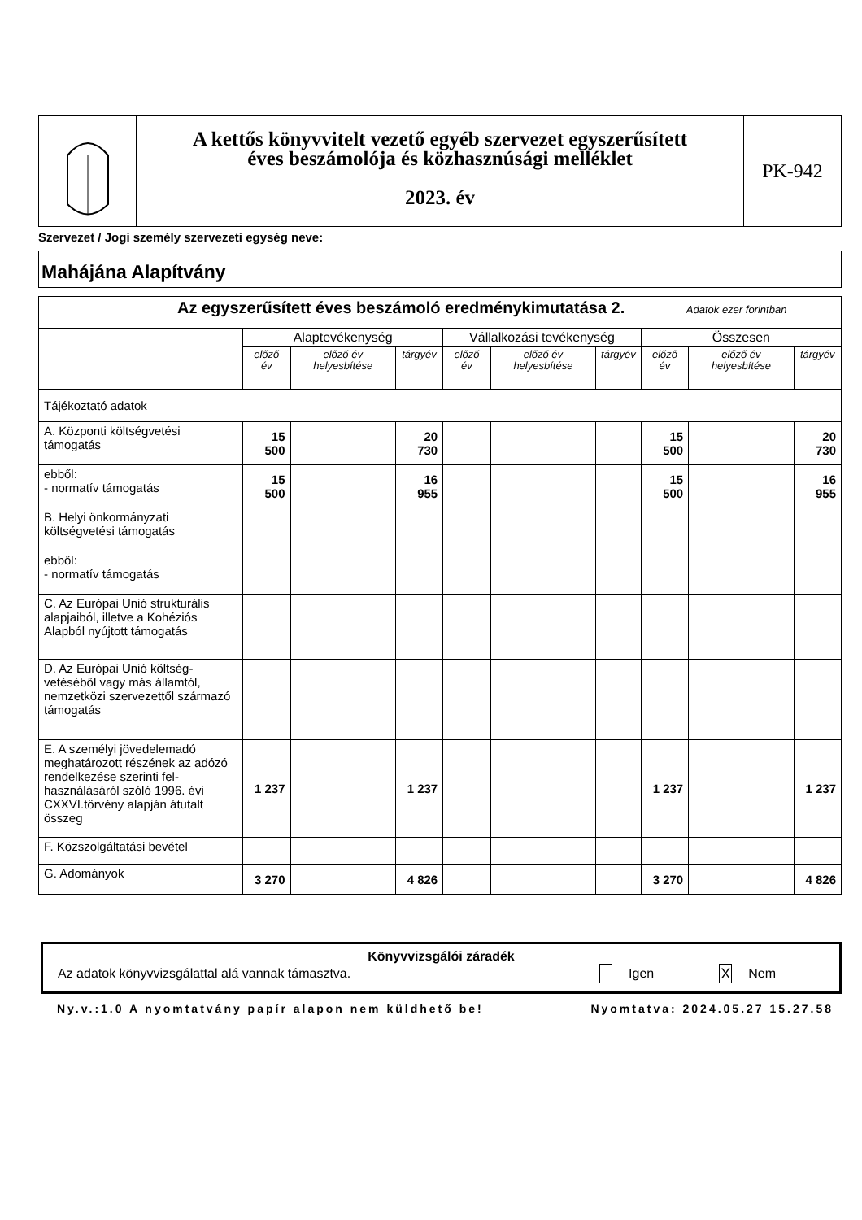A kettős könyvvitelt vezető egyéb szervezet egyszerűsített
éves beszámolója és közhasznúsági melléklet
2023. év
PK-942
Szervezet / Jogi személy szervezeti egység neve:
Mahájána Alapítvány
| Az egyszerűsített éves beszámoló eredménykimutatása 2. Adatok ezer forintban | | | | | | | | | |
| --- | --- | --- | --- | --- | --- | --- | --- | --- | --- |
| | Alaptevékenység | | | Vállalkozási tevékenység | | | Összesen | | |
| | előző év | előző év helyesbítése | tárgyév | előző év | előző év helyesbítése | tárgyév | előző év | előző év helyesbítése | tárgyév |
| Tájékoztató adatok | | | | | | | | | |
| A. Központi költségvetési támogatás | 15 500 | | 20 730 | | | | 15 500 | | 20 730 |
| ebből: - normatív támogatás | 15 500 | | 16 955 | | | | 15 500 | | 16 955 |
| B. Helyi önkormányzati költségvetési támogatás | | | | | | | | | |
| ebből: - normatív támogatás | | | | | | | | | |
| C. Az Európai Unió strukturális alapjaiból, illetve a Kohéziós Alapból nyújtott támogatás | | | | | | | | | |
| D. Az Európai Unió költség-vetéséből vagy más államtól, nemzetközi szervezettől származó támogatás | | | | | | | | | |
| E. A személyi jövedelemadó meghatározott részének az adózó rendelkezése szerinti fel-használásáról szóló 1996. évi CXXVI.törvény alapján átutalt összeg | 1 237 | | 1 237 | | | | 1 237 | | 1 237 |
| F. Közszolgáltatási bevétel | | | | | | | | | |
| G. Adományok | 3 270 | | 4 826 | | | | 3 270 | | 4 826 |
Könyvvizsgálói záradék
Az adatok könyvvizsgálattal alá vannak támasztva. Igen X Nem
Ny.v.:1.0 A nyomtatvány papír alapon nem küldhető be! Nyomtatva: 2024.05.27 15.27.58